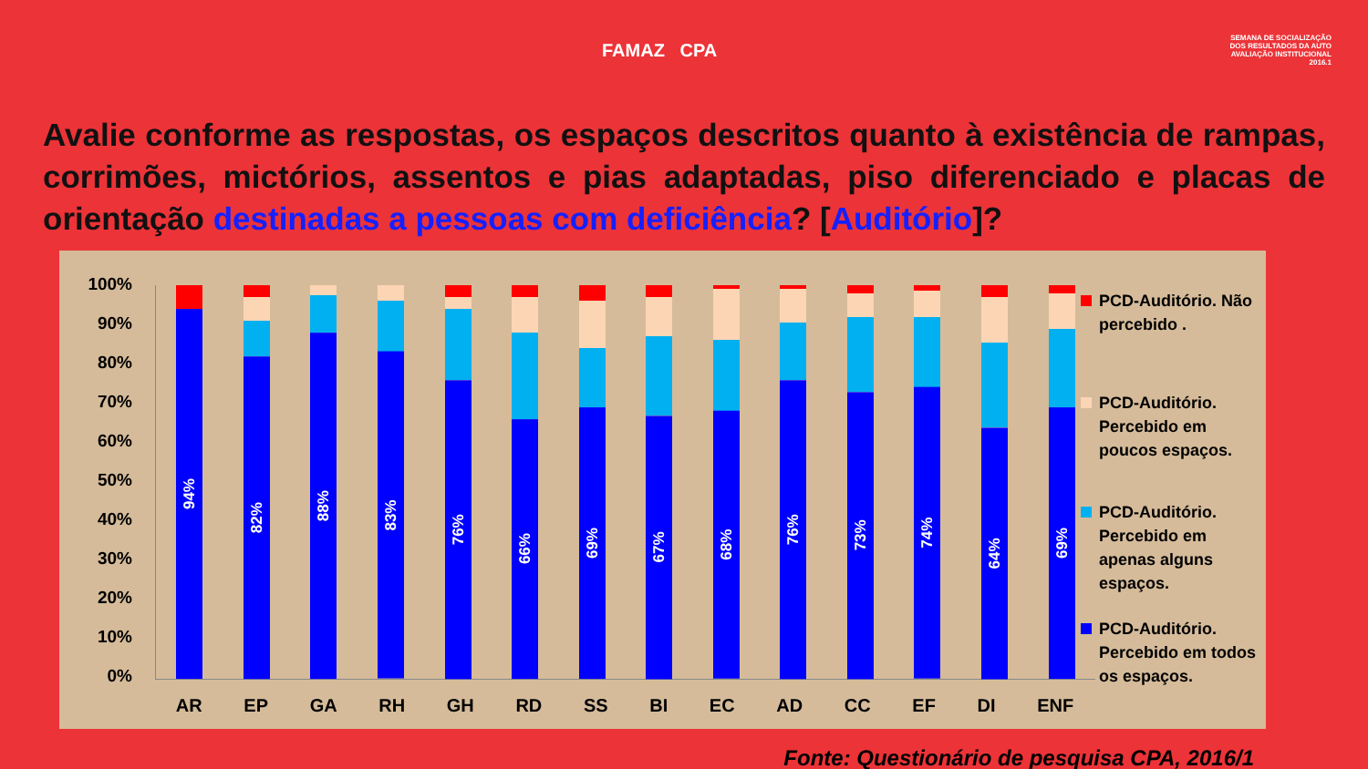FAMAZ CPA
SEMANA DE SOCIALIZAÇÃO DOS RESULTADOS DA AUTO AVALIAÇÃO INSTITUCIONAL 2016.1
Avalie conforme as respostas, os espaços descritos quanto à existência de rampas, corrimões, mictórios, assentos e pias adaptadas, piso diferenciado e placas de orientação destinadas a pessoas com deficiência? [Auditório]?
100%
90%
80%
70%
60%
50%
40%
30%
20%
10%
0%
94%
82%
88%
83%
76%
66%
69%
67%
68%
76%
73%
74%
64%
69%
AR EP GA RH GH RD SS BI EC AD CC EF DI ENF
PCD-Auditório. Não percebido .
PCD-Auditório. Percebido em poucos espaços.
PCD-Auditório. Percebido em apenas alguns espaços.
PCD-Auditório. Percebido em todos os espaços.
Fonte: Questionário de pesquisa CPA, 2016/1